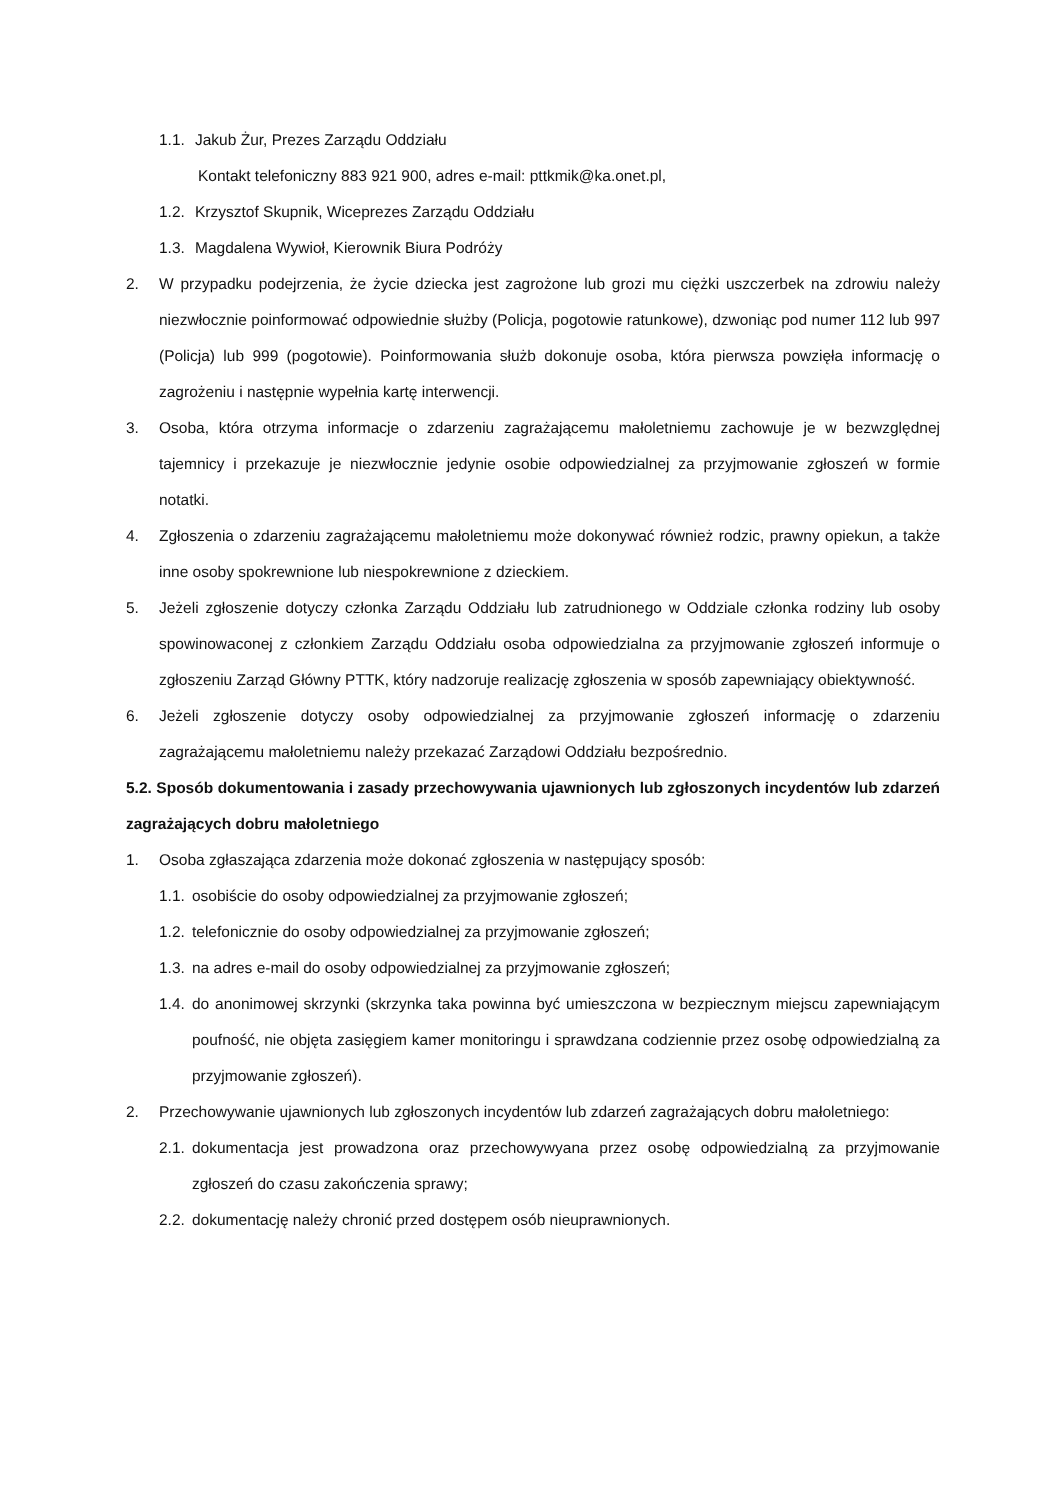1.1. Jakub Żur, Prezes Zarządu Oddziału
Kontakt telefoniczny 883 921 900, adres e-mail: pttkmik@ka.onet.pl,
1.2. Krzysztof Skupnik, Wiceprezes Zarządu Oddziału
1.3. Magdalena Wywioł, Kierownik Biura Podróży
2. W przypadku podejrzenia, że życie dziecka jest zagrożone lub grozi mu ciężki uszczerbek na zdrowiu należy niezwłocznie poinformować odpowiednie służby (Policja, pogotowie ratunkowe), dzwoniąc pod numer 112 lub 997 (Policja) lub 999 (pogotowie). Poinformowania służb dokonuje osoba, która pierwsza powzięła informację o zagrożeniu i następnie wypełnia kartę interwencji.
3. Osoba, która otrzyma informacje o zdarzeniu zagrażającemu małoletniemu zachowuje je w bezwzględnej tajemnicy i przekazuje je niezwłocznie jedynie osobie odpowiedzialnej za przyjmowanie zgłoszeń w formie notatki.
4. Zgłoszenia o zdarzeniu zagrażającemu małoletniemu może dokonywać również rodzic, prawny opiekun, a także inne osoby spokrewnione lub niespokrewnione z dzieckiem.
5. Jeżeli zgłoszenie dotyczy członka Zarządu Oddziału lub zatrudnionego w Oddziale członka rodziny lub osoby spowinowaconej z członkiem Zarządu Oddziału osoba odpowiedzialna za przyjmowanie zgłoszeń informuje o zgłoszeniu Zarząd Główny PTTK, który nadzoruje realizację zgłoszenia w sposób zapewniający obiektywność.
6. Jeżeli zgłoszenie dotyczy osoby odpowiedzialnej za przyjmowanie zgłoszeń informację o zdarzeniu zagrażającemu małoletniemu należy przekazać Zarządowi Oddziału bezpośrednio.
5.2. Sposób dokumentowania i zasady przechowywania ujawnionych lub zgłoszonych incydentów lub zdarzeń zagrażających dobru małoletniego
1. Osoba zgłaszająca zdarzenia może dokonać zgłoszenia w następujący sposób:
1.1. osobiście do osoby odpowiedzialnej za przyjmowanie zgłoszeń;
1.2. telefonicznie do osoby odpowiedzialnej za przyjmowanie zgłoszeń;
1.3. na adres e-mail do osoby odpowiedzialnej za przyjmowanie zgłoszeń;
1.4. do anonimowej skrzynki (skrzynka taka powinna być umieszczona w bezpiecznym miejscu zapewniającym poufność, nie objęta zasięgiem kamer monitoringu i sprawdzana codziennie przez osobę odpowiedzialną za przyjmowanie zgłoszeń).
2. Przechowywanie ujawnionych lub zgłoszonych incydentów lub zdarzeń zagrażających dobru małoletniego:
2.1. dokumentacja jest prowadzona oraz przechowywyana przez osobę odpowiedzialną za przyjmowanie zgłoszeń do czasu zakończenia sprawy;
2.2. dokumentację należy chronić przed dostępem osób nieuprawnionych.